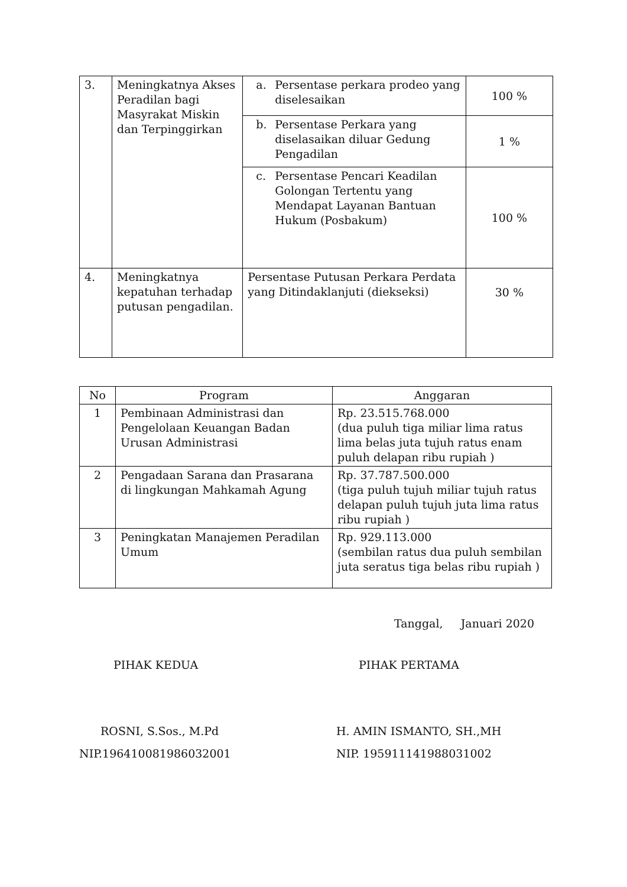| 3. | Meningkatnya Akses Peradilan bagi Masyrakat Miskin dan Terpinggirkan | a. Persentase perkara prodeo yang diselesaikan | 100 % |
| | | b. Persentase Perkara yang diselasaikan diluar Gedung Pengadilan | 1 % |
| | | c. Persentase Pencari Keadilan Golongan Tertentu yang Mendapat Layanan Bantuan Hukum (Posbakum) | 100 % |
| 4. | Meningkatnya kepatuhan terhadap putusan pengadilan. | Persentase Putusan Perkara Perdata yang Ditindaklanjuti (diekseksi) | 30 % |
| No | Program | Anggaran |
| --- | --- | --- |
| 1 | Pembinaan Administrasi dan Pengelolaan Keuangan Badan Urusan Administrasi | Rp. 23.515.768.000 (dua puluh tiga miliar lima ratus lima belas juta tujuh ratus enam puluh delapan ribu rupiah ) |
| 2 | Pengadaan Sarana dan Prasarana di lingkungan Mahkamah Agung | Rp. 37.787.500.000 (tiga puluh tujuh miliar tujuh ratus delapan puluh tujuh juta lima ratus ribu rupiah ) |
| 3 | Peningkatan Manajemen Peradilan Umum | Rp. 929.113.000 (sembilan ratus dua puluh sembilan juta seratus tiga belas ribu rupiah ) |
Tanggal, Januari 2020
PIHAK KEDUA
ROSNI, S.Sos., M.Pd
NIP.196410081986032001
PIHAK PERTAMA
H. AMIN ISMANTO, SH.,MH
NIP. 195911141988031002